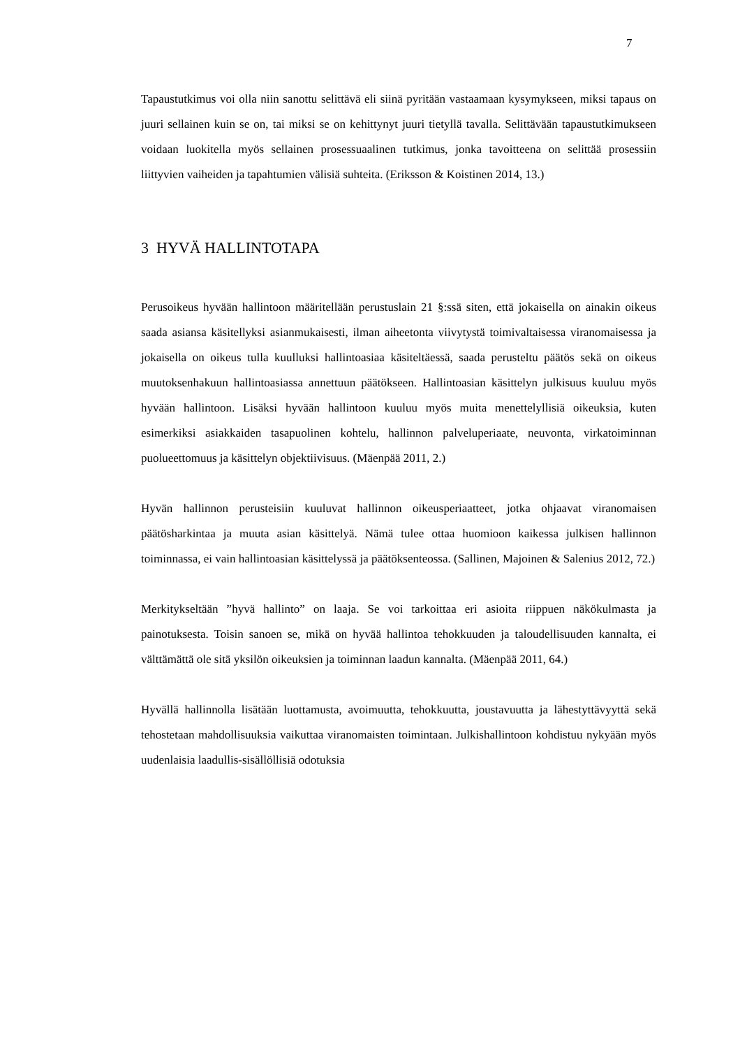7
Tapaustutkimus voi olla niin sanottu selittävä eli siinä pyritään vastaamaan kysymykseen, miksi tapaus on juuri sellainen kuin se on, tai miksi se on kehittynyt juuri tietyllä tavalla. Selittävään tapaustutkimukseen voidaan luokitella myös sellainen prosessuaalinen tutkimus, jonka tavoitteena on selittää prosessiin liittyvien vaiheiden ja tapahtumien välisiä suhteita. (Eriksson & Koistinen 2014, 13.)
3 HYVÄ HALLINTOTAPA
Perusoikeus hyvään hallintoon määritellään perustuslain 21 §:ssä siten, että jokaisella on ainakin oikeus saada asiansa käsitellyksi asianmukaisesti, ilman aiheetonta viivytystä toimivaltaisessa viranomaisessa ja jokaisella on oikeus tulla kuulluksi hallintoasiaa käsiteltäessä, saada perusteltu päätös sekä on oikeus muutoksenhakuun hallintoasiassa annettuun päätökseen. Hallintoasian käsittelyn julkisuus kuuluu myös hyvään hallintoon. Lisäksi hyvään hallintoon kuuluu myös muita menettelyllisiä oikeuksia, kuten esimerkiksi asiakkaiden tasapuolinen kohtelu, hallinnon palveluperiaate, neuvonta, virkatoiminnan puolueettomuus ja käsittelyn objektiivisuus. (Mäenpää 2011, 2.)
Hyvän hallinnon perusteisiin kuuluvat hallinnon oikeusperiaatteet, jotka ohjaavat viranomaisen päätösharkintaa ja muuta asian käsittelyä. Nämä tulee ottaa huomioon kaikessa julkisen hallinnon toiminnassa, ei vain hallintoasian käsittelyssä ja päätöksenteossa. (Sallinen, Majoinen & Salenius 2012, 72.)
Merkitykseltään ”hyvä hallinto” on laaja. Se voi tarkoittaa eri asioita riippuen näkökulmasta ja painotuksesta. Toisin sanoen se, mikä on hyvää hallintoa tehokkuuden ja taloudellisuuden kannalta, ei välttämättä ole sitä yksilön oikeuksien ja toiminnan laadun kannalta. (Mäenpää 2011, 64.)
Hyvällä hallinnolla lisätään luottamusta, avoimuutta, tehokkuutta, joustavuutta ja lähestyttävyyttä sekä tehostetaan mahdollisuuksia vaikuttaa viranomaisten toimintaan. Julkishallintoon kohdistuu nykyään myös uudenlaisia laadullis-sisällöllisiä odotuksia